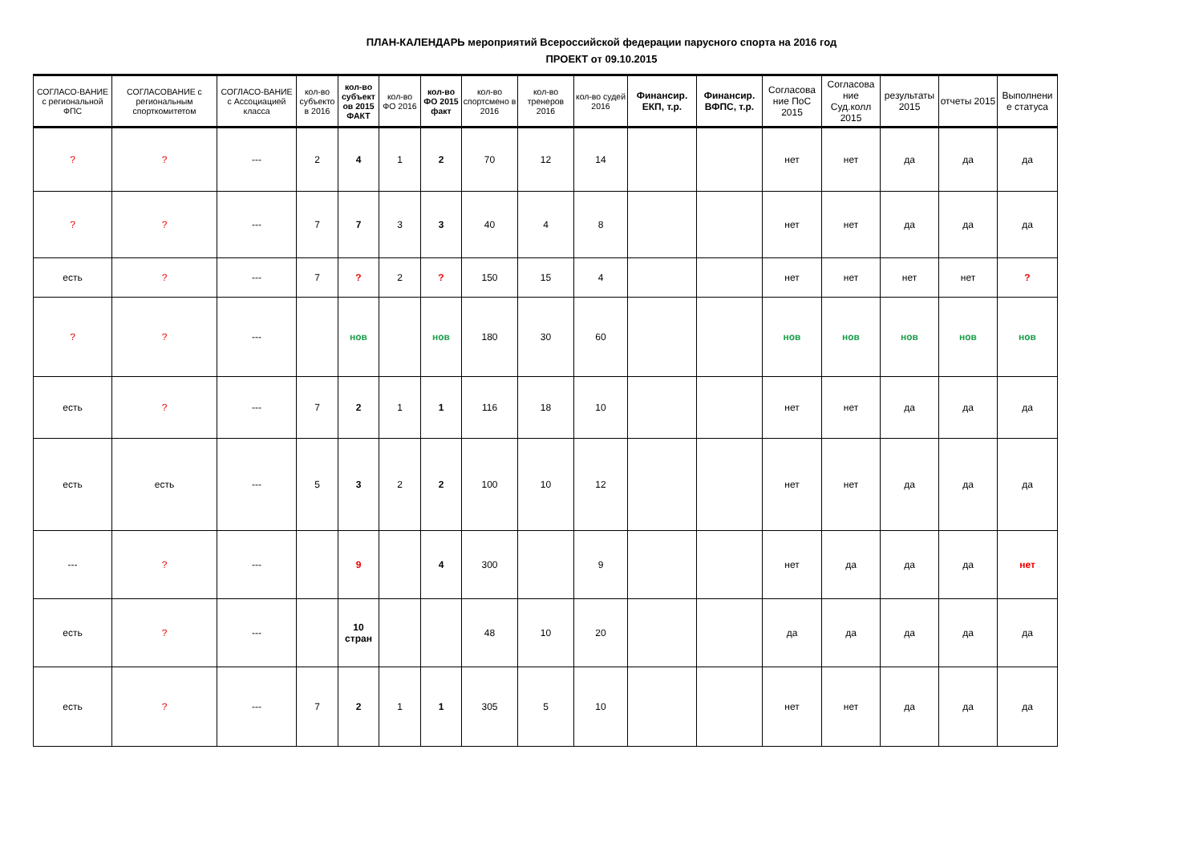ПЛАН-КАЛЕНДАРЬ мероприятий Всероссийской федерации парусного спорта на 2016 год
ПРОЕКТ от 09.10.2015
| СОГЛАСО-ВАНИЕ с региональной ФПС | СОГЛАСОВАНИЕ с региональным спорткомитетом | СОГЛАСО-ВАНИЕ с Ассоциацией класса | кол-во субъекто в 2016 | кол-во субъект ов 2015 ФАКТ | кол-во ФО 2016 | кол-во ФО 2015 факт | кол-во спортсмено в 2016 | кол-во тренеров 2016 | кол-во судей 2016 | Финансир. ЕКП, т.р. | Финансир. ВФПС, т.р. | Согласова ние ПоС 2015 | Согласова ние Суд.колл 2015 | результаты 2015 | отчеты 2015 | Выполнени е статуса |
| --- | --- | --- | --- | --- | --- | --- | --- | --- | --- | --- | --- | --- | --- | --- | --- | --- |
| ? | ? | --- | 2 | 4 | 1 | 2 | 70 | 12 | 14 | | | нет | нет | да | да | да |
| ? | ? | --- | 7 | 7 | 3 | 3 | 40 | 4 | 8 | | | нет | нет | да | да | да |
| есть | ? | --- | 7 | ? | 2 | ? | 150 | 15 | 4 | | | нет | нет | нет | нет | ? |
| ? | ? | --- | | нов | | нов | 180 | 30 | 60 | | | нов | нов | нов | нов | нов |
| есть | ? | --- | 7 | 2 | 1 | 1 | 116 | 18 | 10 | | | нет | нет | да | да | да |
| есть | есть | --- | 5 | 3 | 2 | 2 | 100 | 10 | 12 | | | нет | нет | да | да | да |
| --- | ? | --- | | 9 | | 4 | 300 | | 9 | | | нет | да | да | да | нет |
| есть | ? | --- | | 10 стран | | | 48 | 10 | 20 | | | да | да | да | да | да |
| есть | ? | --- | 7 | 2 | 1 | 1 | 305 | 5 | 10 | | | нет | нет | да | да | да |